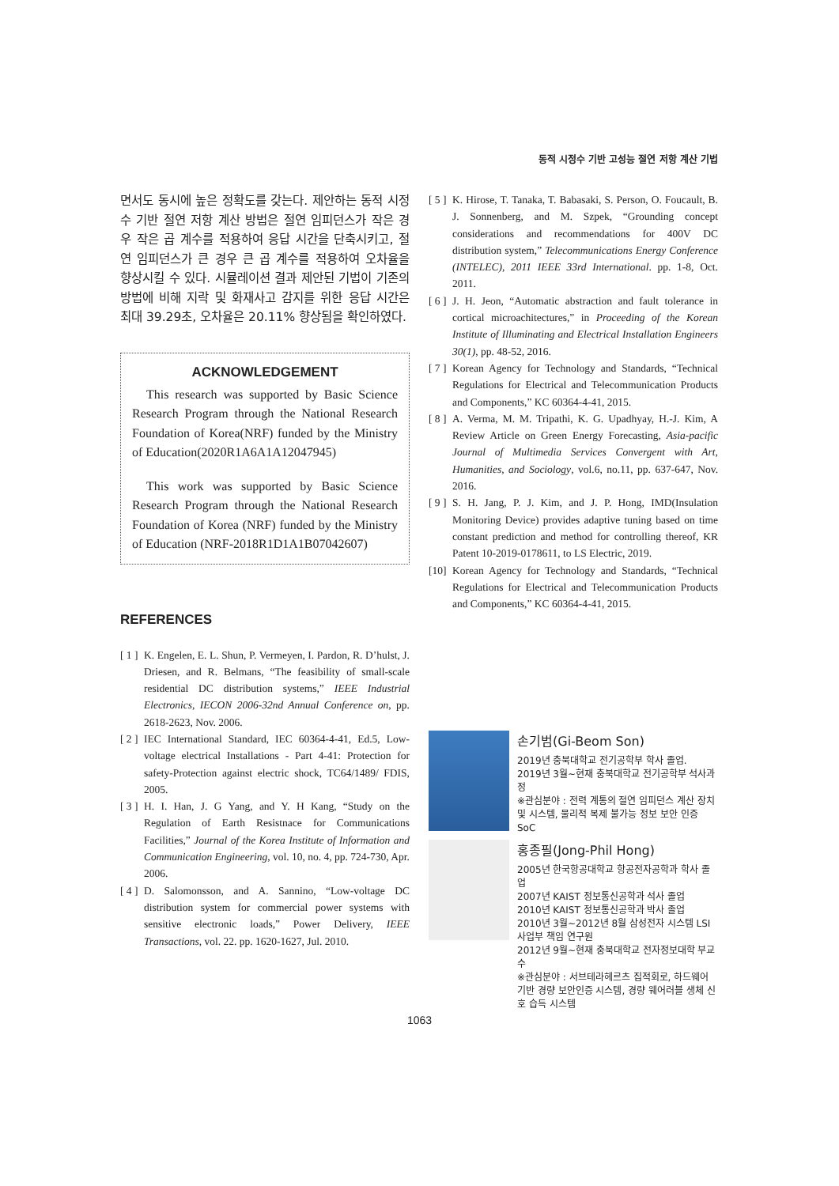동적 시정수 기반 고성능 절연 저항 계산 기법
면서도 동시에 높은 정확도를 갖는다. 제안하는 동적 시정수 기반 절연 저항 계산 방법은 절연 임피던스가 작은 경우 작은 곱 계수를 적용하여 응답 시간을 단축시키고, 절연 임피던스가 큰 경우 큰 곱 계수를 적용하여 오차율을 향상시킬 수 있다. 시뮬레이션 결과 제안된 기법이 기존의 방법에 비해 지락 및 화재사고 감지를 위한 응답 시간은 최대 39.29초, 오차율은 20.11% 향상됨을 확인하였다.
ACKNOWLEDGEMENT
This research was supported by Basic Science Research Program through the National Research Foundation of Korea(NRF) funded by the Ministry of Education(2020R1A6A1A12047945)
This work was supported by Basic Science Research Program through the National Research Foundation of Korea (NRF) funded by the Ministry of Education (NRF-2018R1D1A1B07042607)
REFERENCES
[ 1 ] K. Engelen, E. L. Shun, P. Vermeyen, I. Pardon, R. D’hulst, J. Driesen, and R. Belmans, “The feasibility of small-scale residential DC distribution systems,” IEEE Industrial Electronics, IECON 2006-32nd Annual Conference on, pp. 2618-2623, Nov. 2006.
[ 2 ] IEC International Standard, IEC 60364-4-41, Ed.5, Low-voltage electrical Installations - Part 4-41: Protection for safety-Protection against electric shock, TC64/1489/ FDIS, 2005.
[ 3 ] H. I. Han, J. G Yang, and Y. H Kang, “Study on the Regulation of Earth Resistnace for Communications Facilities,” Journal of the Korea Institute of Information and Communication Engineering, vol. 10, no. 4, pp. 724-730, Apr. 2006.
[ 4 ] D. Salomonsson, and A. Sannino, “Low-voltage DC distribution system for commercial power systems with sensitive electronic loads,” Power Delivery, IEEE Transactions, vol. 22. pp. 1620-1627, Jul. 2010.
[ 5 ] K. Hirose, T. Tanaka, T. Babasaki, S. Person, O. Foucault, B. J. Sonnenberg, and M. Szpek, “Grounding concept considerations and recommendations for 400V DC distribution system,” Telecommunications Energy Conference (INTELEC), 2011 IEEE 33rd International. pp. 1-8, Oct. 2011.
[ 6 ] J. H. Jeon, “Automatic abstraction and fault tolerance in cortical microachitectures,” in Proceeding of the Korean Institute of Illuminating and Electrical Installation Engineers 30(1), pp. 48-52, 2016.
[ 7 ] Korean Agency for Technology and Standards, “Technical Regulations for Electrical and Telecommunication Products and Components,” KC 60364-4-41, 2015.
[ 8 ] A. Verma, M. M. Tripathi, K. G. Upadhyay, H.-J. Kim, A Review Article on Green Energy Forecasting, Asia-pacific Journal of Multimedia Services Convergent with Art, Humanities, and Sociology, vol.6, no.11, pp. 637-647, Nov. 2016.
[ 9 ] S. H. Jang, P. J. Kim, and J. P. Hong, IMD(Insulation Monitoring Device) provides adaptive tuning based on time constant prediction and method for controlling thereof, KR Patent 10-2019-0178611, to LS Electric, 2019.
[10] Korean Agency for Technology and Standards, “Technical Regulations for Electrical and Telecommunication Products and Components,” KC 60364-4-41, 2015.
손기범(Gi-Beom Son)
2019년 충북대학교 전기공학부 학사 졸업.
2019년 3월~현재 충북대학교 전기공학부 석사과정
※관심분야 : 전력 계통의 절연 임피던스 계산 장치 및 시스템, 물리적 복제 불가능 정보 보안 인증 SoC
홍종필(Jong-Phil Hong)
2005년 한국항공대학교 항공전자공학과 학사 졸업
2007년 KAIST 정보통신공학과 석사 졸업
2010년 KAIST 정보통신공학과 박사 졸업
2010년 3월~2012년 8월 삼성전자 시스템 LSI 사업부 책임 연구원
2012년 9월~현재 충북대학교 전자정보대학 부교수
※관심분야 : 서브테라헤르츠 집적회로, 하드웨어 기반 경량 보안인증 시스템, 경량 웨어러블 생체 신호 습득 시스템
1063